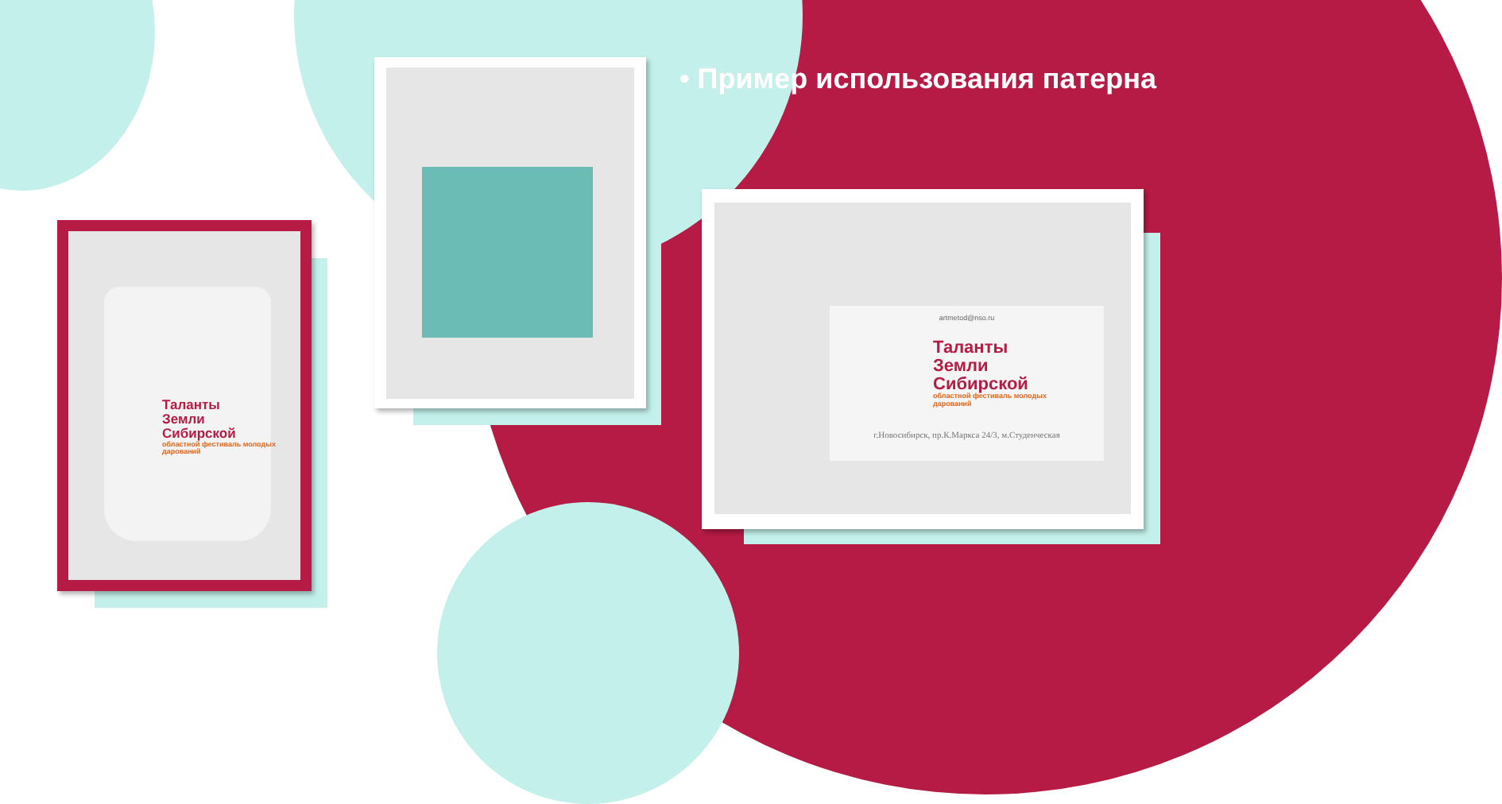• Пример использования патерна
Таланты
Земли
Сибирской
областной фестиваль молодых
дарований
artmetod@nso.ru
Таланты
Земли
Сибирской
областной фестиваль молодых
дарований
г.Новосибирск, пр.К.Маркса 24/3, м.Студенческая